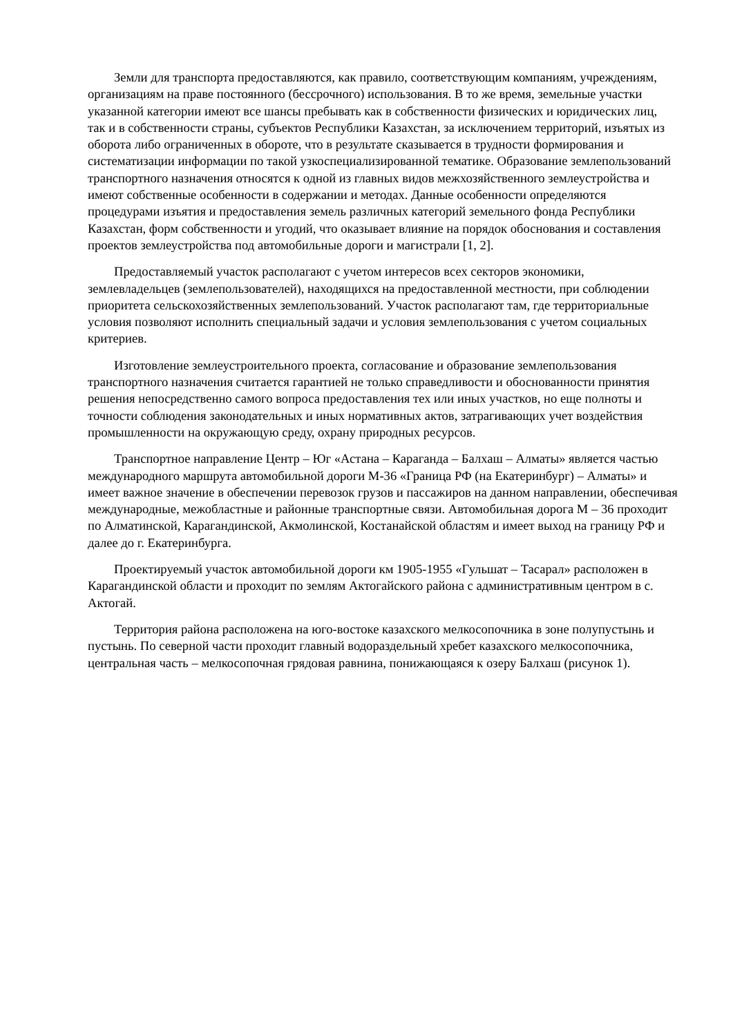Земли для транспорта предоставляются, как правило, соответствующим компаниям, учреждениям, организациям на праве постоянного (бессрочного) использования. В то же время, земельные участки указанной категории имеют все шансы пребывать как в собственности физических и юридических лиц, так и в собственности страны, субъектов Республики Казахстан, за исключением территорий, изъятых из оборота либо ограниченных в обороте, что в результате сказывается в трудности формирования и систематизации информации по такой узкоспециализированной тематике. Образование землепользований транспортного назначения относятся к одной из главных видов межхозяйственного землеустройства и имеют собственные особенности в содержании и методах. Данные особенности определяются процедурами изъятия и предоставления земель различных категорий земельного фонда Республики Казахстан, форм собственности и угодий, что оказывает влияние на порядок обоснования и составления проектов землеустройства под автомобильные дороги и магистрали [1, 2].
Предоставляемый участок располагают с учетом интересов всех секторов экономики, землевладельцев (землепользователей), находящихся на предоставленной местности, при соблюдении приоритета сельскохозяйственных землепользований. Участок располагают там, где территориальные условия позволяют исполнить специальный задачи и условия землепользования с учетом социальных критериев.
Изготовление землеустроительного проекта, согласование и образование землепользования транспортного назначения считается гарантией не только справедливости и обоснованности принятия решения непосредственно самого вопроса предоставления тех или иных участков, но еще полноты и точности соблюдения законодательных и иных нормативных актов, затрагивающих учет воздействия промышленности на окружающую среду, охрану природных ресурсов.
Транспортное направление Центр – Юг «Астана – Караганда – Балхаш – Алматы» является частью международного маршрута автомобильной дороги М-36 «Граница РФ (на Екатеринбург) – Алматы» и имеет важное значение в обеспечении перевозок грузов и пассажиров на данном направлении, обеспечивая международные, межобластные и районные транспортные связи. Автомобильная дорога М – 36 проходит по Алматинской, Карагандинской, Акмолинской, Костанайской областям и имеет выход на границу РФ и далее до г. Екатеринбурга.
Проектируемый участок автомобильной дороги км 1905-1955 «Гульшат – Тасарал» расположен в Карагандинской области и проходит по землям Актогайского района с административным центром в с. Актогай.
Территория района расположена на юго-востоке казахского мелкосопочника в зоне полупустынь и пустынь. По северной части проходит главный водораздельный хребет казахского мелкосопочника, центральная часть – мелкосопочная грядовая равнина, понижающаяся к озеру Балхаш (рисунок 1).